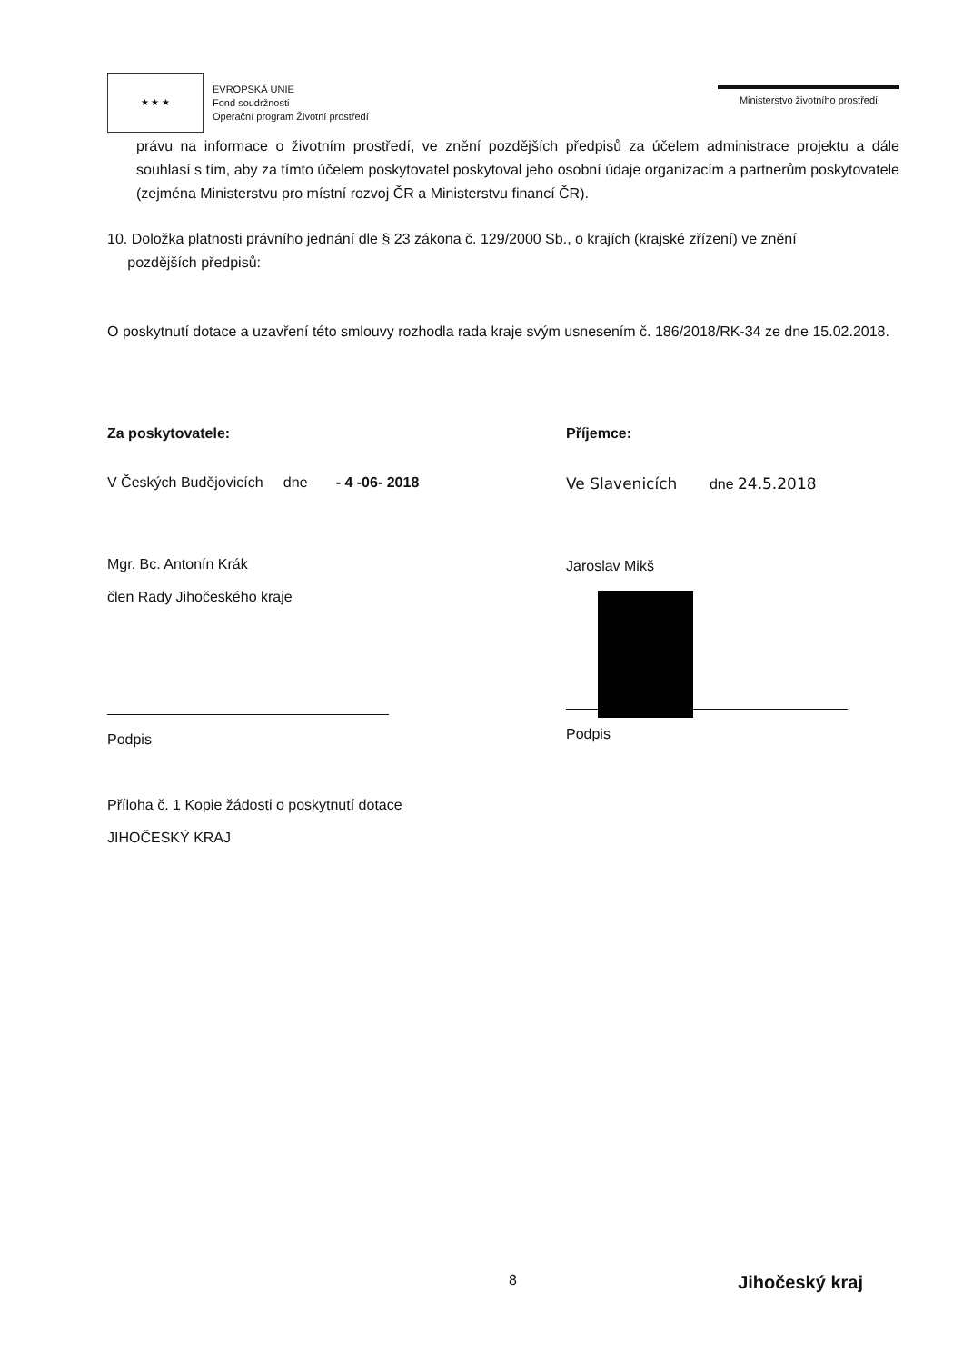★ ★ ★
EVROPSKÁ UNIE
Fond soudržnosti
Operační program Životní prostředí
Ministerstvo životního prostředí
právu na informace o životním prostředí, ve znění pozdějších předpisů za účelem administrace projektu a dále souhlasí s tím, aby za tímto účelem poskytovatel poskytoval jeho osobní údaje organizacím a partnerům poskytovatele (zejména Ministerstvu pro místní rozvoj ČR a Ministerstvu financí ČR).
10. Doložka platnosti právního jednání dle § 23 zákona č. 129/2000 Sb., o krajích (krajské zřízení) ve znění
pozdějších předpisů:
O poskytnutí dotace a uzavření této smlouvy rozhodla rada kraje svým usnesením č. 186/2018/RK-34 ze dne 15.02.2018.
Za poskytovatele:
V Českých Budějovicích dne - 4 -06- 2018
Mgr. Bc. Antonín Krák
člen Rady Jihočeského kraje
Podpis
Příloha č. 1 Kopie žádosti o poskytnutí dotace
JIHOČESKÝ KRAJ
Příjemce:
Ve Slavenicích dne 24.5.2018
Jaroslav Mikš
Podpis
8 Jihočeský kraj